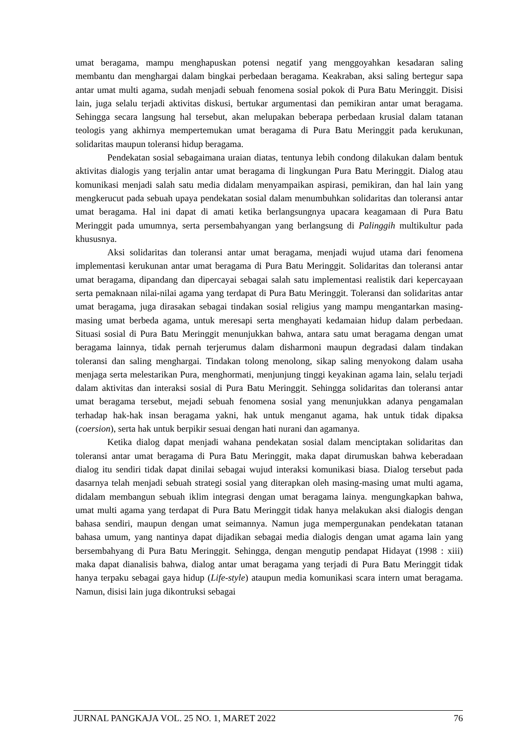umat beragama, mampu menghapuskan potensi negatif yang menggoyahkan kesadaran saling membantu dan menghargai dalam bingkai perbedaan beragama. Keakraban, aksi saling bertegur sapa antar umat multi agama, sudah menjadi sebuah fenomena sosial pokok di Pura Batu Meringgit. Disisi lain, juga selalu terjadi aktivitas diskusi, bertukar argumentasi dan pemikiran antar umat beragama. Sehingga secara langsung hal tersebut, akan melupakan beberapa perbedaan krusial dalam tatanan teologis yang akhirnya mempertemukan umat beragama di Pura Batu Meringgit pada kerukunan, solidaritas maupun toleransi hidup beragama.
Pendekatan sosial sebagaimana uraian diatas, tentunya lebih condong dilakukan dalam bentuk aktivitas dialogis yang terjalin antar umat beragama di lingkungan Pura Batu Meringgit. Dialog atau komunikasi menjadi salah satu media didalam menyampaikan aspirasi, pemikiran, dan hal lain yang mengkerucut pada sebuah upaya pendekatan sosial dalam menumbuhkan solidaritas dan toleransi antar umat beragama. Hal ini dapat di amati ketika berlangsungnya upacara keagamaan di Pura Batu Meringgit pada umumnya, serta persembahyangan yang berlangsung di Palinggih multikultur pada khususnya.
Aksi solidaritas dan toleransi antar umat beragama, menjadi wujud utama dari fenomena implementasi kerukunan antar umat beragama di Pura Batu Meringgit. Solidaritas dan toleransi antar umat beragama, dipandang dan dipercayai sebagai salah satu implementasi realistik dari kepercayaan serta pemaknaan nilai-nilai agama yang terdapat di Pura Batu Meringgit. Toleransi dan solidaritas antar umat beragama, juga dirasakan sebagai tindakan sosial religius yang mampu mengantarkan masing-masing umat berbeda agama, untuk meresapi serta menghayati kedamaian hidup dalam perbedaan. Situasi sosial di Pura Batu Meringgit menunjukkan bahwa, antara satu umat beragama dengan umat beragama lainnya, tidak pernah terjerumus dalam disharmoni maupun degradasi dalam tindakan toleransi dan saling menghargai. Tindakan tolong menolong, sikap saling menyokong dalam usaha menjaga serta melestarikan Pura, menghormati, menjunjung tinggi keyakinan agama lain, selalu terjadi dalam aktivitas dan interaksi sosial di Pura Batu Meringgit. Sehingga solidaritas dan toleransi antar umat beragama tersebut, mejadi sebuah fenomena sosial yang menunjukkan adanya pengamalan terhadap hak-hak insan beragama yakni, hak untuk menganut agama, hak untuk tidak dipaksa (coersion), serta hak untuk berpikir sesuai dengan hati nurani dan agamanya.
Ketika dialog dapat menjadi wahana pendekatan sosial dalam menciptakan solidaritas dan toleransi antar umat beragama di Pura Batu Meringgit, maka dapat dirumuskan bahwa keberadaan dialog itu sendiri tidak dapat dinilai sebagai wujud interaksi komunikasi biasa. Dialog tersebut pada dasarnya telah menjadi sebuah strategi sosial yang diterapkan oleh masing-masing umat multi agama, didalam membangun sebuah iklim integrasi dengan umat beragama lainya. mengungkapkan bahwa, umat multi agama yang terdapat di Pura Batu Meringgit tidak hanya melakukan aksi dialogis dengan bahasa sendiri, maupun dengan umat seimannya. Namun juga mempergunakan pendekatan tatanan bahasa umum, yang nantinya dapat dijadikan sebagai media dialogis dengan umat agama lain yang bersembahyang di Pura Batu Meringgit. Sehingga, dengan mengutip pendapat Hidayat (1998 : xiii) maka dapat dianalisis bahwa, dialog antar umat beragama yang terjadi di Pura Batu Meringgit tidak hanya terpaku sebagai gaya hidup (Life-style) ataupun media komunikasi scara intern umat beragama. Namun, disisi lain juga dikontruksi sebagai
JURNAL PANGKAJA VOL. 25 NO. 1, MARET 2022 76